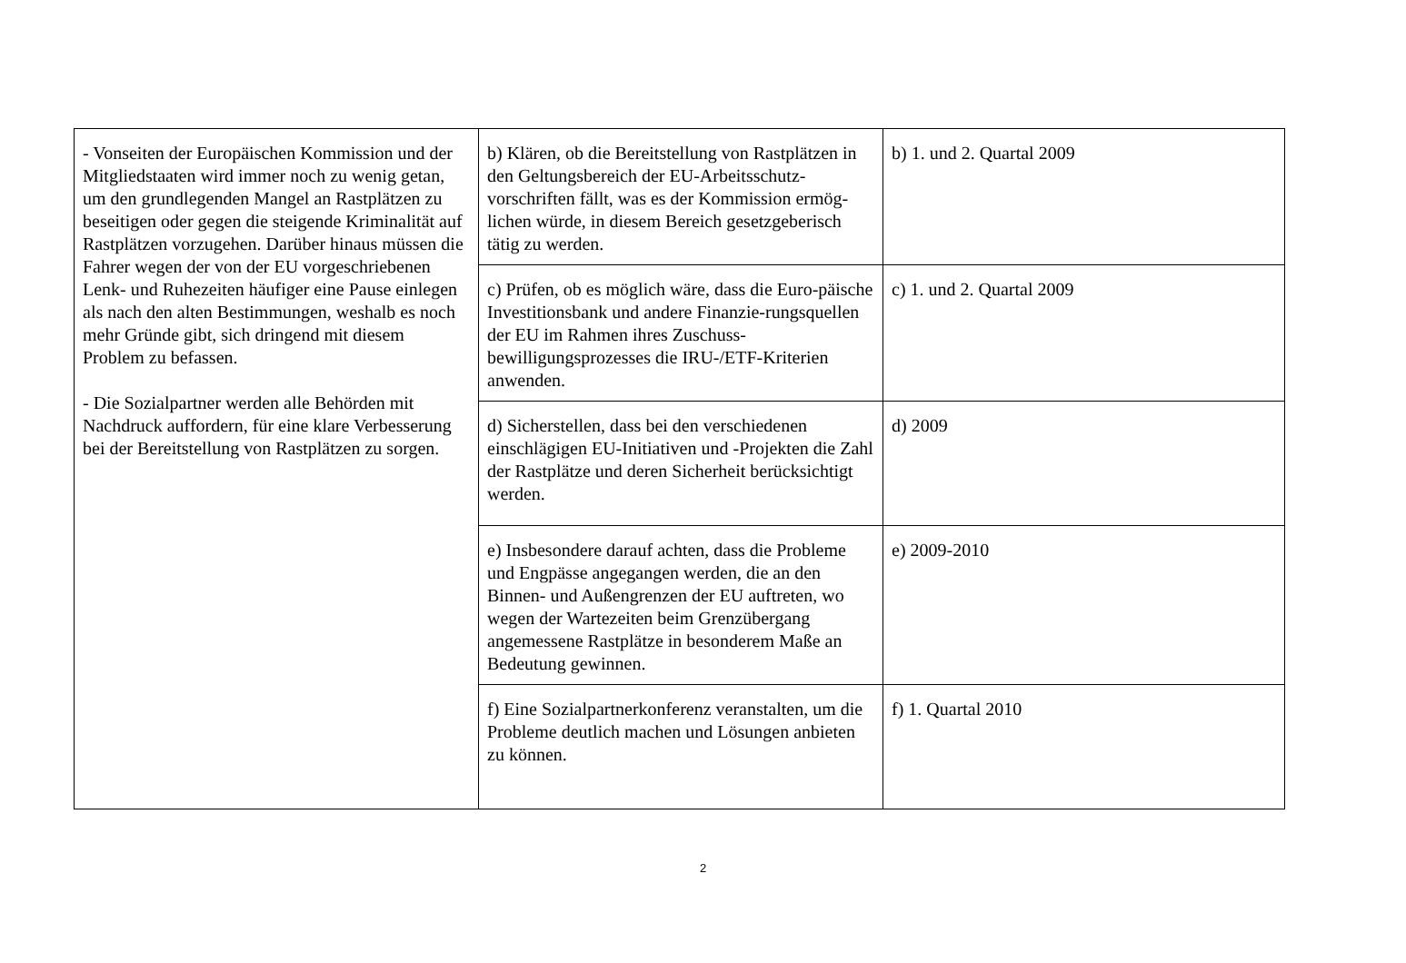| - Vonseiten der Europäischen Kommission und der Mitgliedstaaten wird immer noch zu wenig getan, um den grundlegenden Mangel an Rastplätzen zu beseitigen oder gegen die steigende Kriminalität auf Rastplätzen vorzugehen. Darüber hinaus müssen die Fahrer wegen der von der EU vorgeschriebenen Lenk- und Ruhezeiten häufiger eine Pause einlegen als nach den alten Bestimmungen, weshalb es noch mehr Gründe gibt, sich dringend mit diesem Problem zu befassen. - Die Sozialpartner werden alle Behörden mit Nachdruck auffordern, für eine klare Verbesserung bei der Bereitstellung von Rastplätzen zu sorgen. | b) Klären, ob die Bereitstellung von Rastplätzen in den Geltungsbereich der EU-Arbeitsschutz-vorschriften fällt, was es der Kommission ermög-lichen würde, in diesem Bereich gesetzgeberisch tätig zu werden. | b) 1. und 2. Quartal 2009 |
| | c) Prüfen, ob es möglich wäre, dass die Euro-päische Investitionsbank und andere Finanzie-rungsquellen der EU im Rahmen ihres Zuschuss-bewilligungsprozesses die IRU-/ETF-Kriterien anwenden. | c) 1. und 2. Quartal 2009 |
| | d) Sicherstellen, dass bei den verschiedenen einschlägigen EU-Initiativen und -Projekten die Zahl der Rastplätze und deren Sicherheit berücksichtigt werden. | d) 2009 |
| | e) Insbesondere darauf achten, dass die Probleme und Engpässe angegangen werden, die an den Binnen- und Außengrenzen der EU auftreten, wo wegen der Wartezeiten beim Grenzübergang angemessene Rastplätze in besonderem Maße an Bedeutung gewinnen. | e) 2009-2010 |
| | f) Eine Sozialpartnerkonferenz veranstalten, um die Probleme deutlich machen und Lösungen anbieten zu können. | f) 1. Quartal 2010 |
2